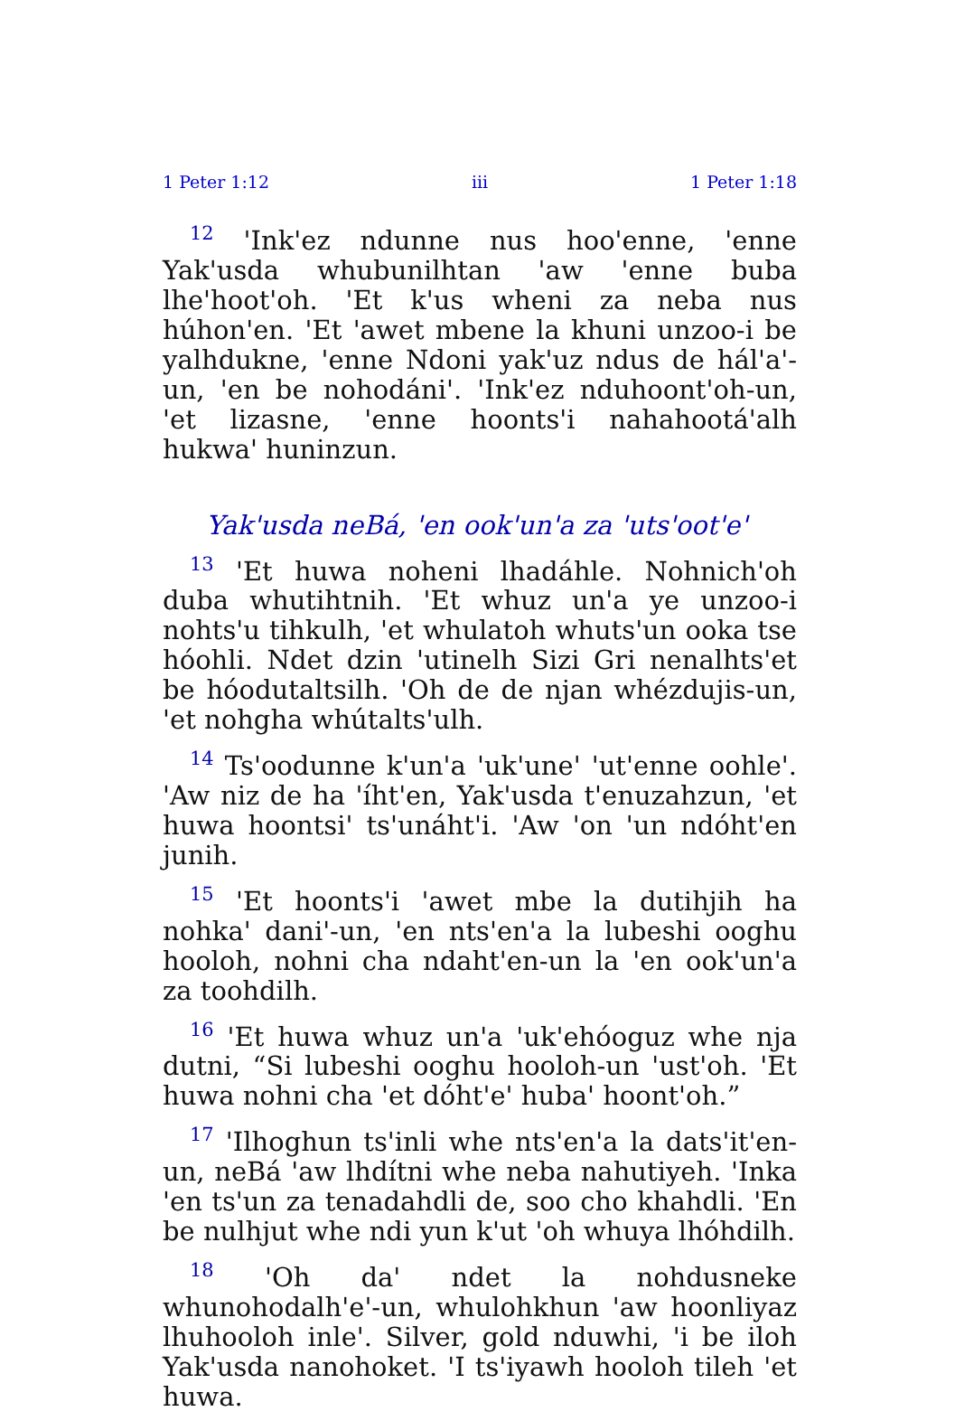1 Peter 1:12 iii 1 Peter 1:18
<sup>12</sup> 'Ink'ez ndunne nus hoo'enne, 'enne Yak'usda whubunilhtan 'aw 'enne buba lhe'hoot'oh. 'Et k'us wheni za neba nus húhon'en. 'Et 'awet mbene la khuni unzoo-i be yalhdukne, 'enne Ndoni yak'uz ndus de hál'a'-un, 'en be nohodáni'. 'Ink'ez nduhoont'oh-un, 'et lizasne, 'enne hoonts'i nahahootá'alh hukwa' huninzun.
Yak'usda neBá, 'en ook'un'a za 'uts'oot'e'
<sup>13</sup> 'Et huwa noheni lhadáhle. Nohnich'oh duba whutihtnih. 'Et whuz un'a ye unzoo-i nohts'u tihkulh, 'et whulatoh whuts'un ooka tse hóohli. Ndet dzin 'utinelh Sizi Gri nenalhts'et be hóodutaltsilh. 'Oh de de njan whézdujis-un, 'et nohgha whútalts'ulh.
<sup>14</sup> Ts'oodunne k'un'a 'uk'une' 'ut'enne oohle'. 'Aw niz de ha 'íht'en, Yak'usda t'enuzahzun, 'et huwa hoontsi' ts'unáht'i. 'Aw 'on 'un ndóht'en junih.
<sup>15</sup> 'Et hoonts'i 'awet mbe la dutihjih ha nohka' dani'-un, 'en nts'en'a la lubeshi ooghu hooloh, nohni cha ndaht'en-un la 'en ook'un'a za toohdilh.
<sup>16</sup> 'Et huwa whuz un'a 'uk'ehóoguz whe nja dutni, “Si lubeshi ooghu hooloh-un 'ust'oh. 'Et huwa nohni cha 'et dóht'e' huba' hoont'oh.”
<sup>17</sup> 'Ilhoghun ts'inli whe nts'en'a la dats'it'en-un, neBá 'aw lhdítni whe neba nahutiyeh. 'Inka 'en ts'un za tenadahdli de, soo cho khahdli. 'En be nulhjut whe ndi yun k'ut 'oh whuya lhóhdilh.
<sup>18</sup> 'Oh da' ndet la nohdusneke whunohodalh'e'-un, whulohkhun 'aw hoonliyaz lhuhooloh inle'. Silver, gold nduwhi, 'i be iloh Yak'usda nanohoket. 'I ts'iyawh hooloh tileh 'et huwa.